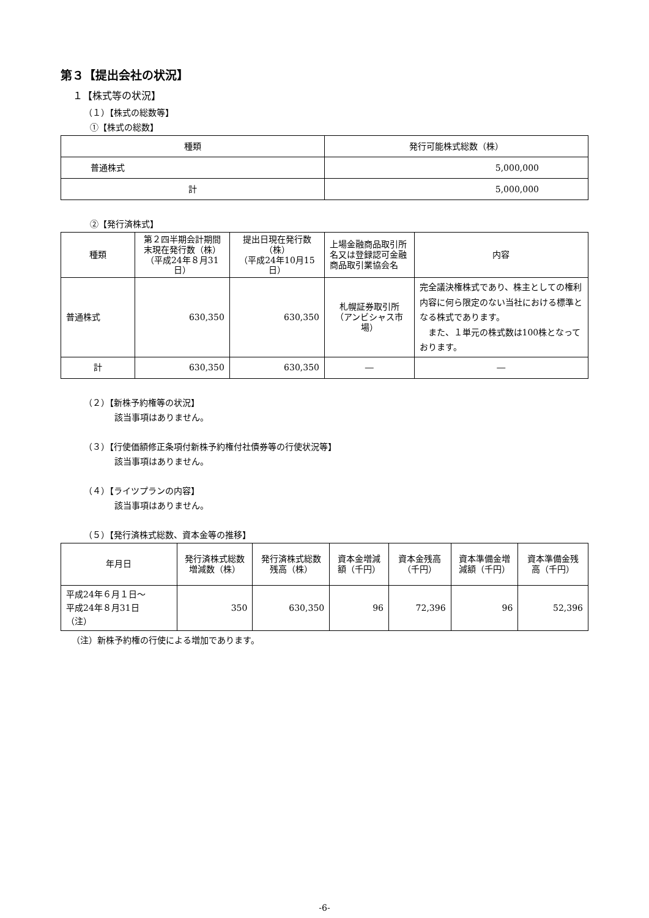第３【提出会社の状況】
１【株式等の状況】
（１）【株式の総数等】
①【株式の総数】
| 種類 | 発行可能株式総数（株） |
| --- | --- |
| 普通株式 | 5,000,000 |
| 計 | 5,000,000 |
②【発行済株式】
| 種類 | 第２四半期会計期間末現在発行数（株） （平成24年８月31日） | 提出日現在発行数（株） （平成24年10月15日） | 上場金融商品取引所名又は登録認可金融商品取引業協会名 | 内容 |
| --- | --- | --- | --- | --- |
| 普通株式 | 630,350 | 630,350 | 札幌証券取引所 （アンビシャス市場） | 完全議決権株式であり、株主としての権利内容に何ら限定のない当社における標準となる株式であります。 また、１単元の株式数は100株となっております。 |
| 計 | 630,350 | 630,350 | ― | ― |
（２）【新株予約権等の状況】
該当事項はありません。
（３）【行使価額修正条項付新株予約権付社債券等の行使状況等】
該当事項はありません。
（４）【ライツプランの内容】
該当事項はありません。
（５）【発行済株式総数、資本金等の推移】
| 年月日 | 発行済株式総数増減数（株） | 発行済株式総数残高（株） | 資本金増減額（千円） | 資本金残高（千円） | 資本準備金増減額（千円） | 資本準備金残高（千円） |
| --- | --- | --- | --- | --- | --- | --- |
| 平成24年６月１日～ 平成24年８月31日 （注） | 350 | 630,350 | 96 | 72,396 | 96 | 52,396 |
（注）新株予約権の行使による増加であります。
-6-